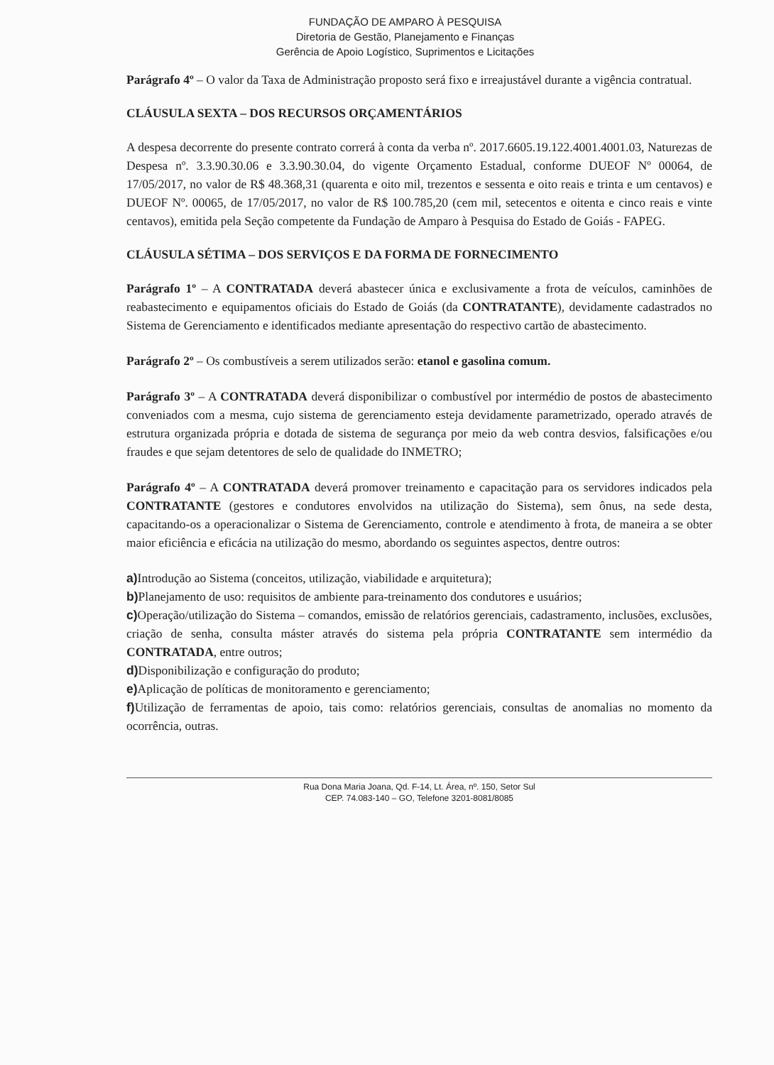FUNDAÇÃO DE AMPARO À PESQUISA
Diretoria de Gestão, Planejamento e Finanças
Gerência de Apoio Logístico, Suprimentos e Licitações
Parágrafo 4º – O valor da Taxa de Administração proposto será fixo e irreajustável durante a vigência contratual.
CLÁUSULA SEXTA – DOS RECURSOS ORÇAMENTÁRIOS
A despesa decorrente do presente contrato correrá à conta da verba nº. 2017.6605.19.122.4001.4001.03, Naturezas de Despesa nº. 3.3.90.30.06 e 3.3.90.30.04, do vigente Orçamento Estadual, conforme DUEOF Nº 00064, de 17/05/2017, no valor de R$ 48.368,31 (quarenta e oito mil, trezentos e sessenta e oito reais e trinta e um centavos) e DUEOF Nº. 00065, de 17/05/2017, no valor de R$ 100.785,20 (cem mil, setecentos e oitenta e cinco reais e vinte centavos), emitida pela Seção competente da Fundação de Amparo à Pesquisa do Estado de Goiás - FAPEG.
CLÁUSULA SÉTIMA – DOS SERVIÇOS E DA FORMA DE FORNECIMENTO
Parágrafo 1º – A CONTRATADA deverá abastecer única e exclusivamente a frota de veículos, caminhões de reabastecimento e equipamentos oficiais do Estado de Goiás (da CONTRATANTE), devidamente cadastrados no Sistema de Gerenciamento e identificados mediante apresentação do respectivo cartão de abastecimento.
Parágrafo 2º – Os combustíveis a serem utilizados serão: etanol e gasolina comum.
Parágrafo 3º – A CONTRATADA deverá disponibilizar o combustível por intermédio de postos de abastecimento conveniados com a mesma, cujo sistema de gerenciamento esteja devidamente parametrizado, operado através de estrutura organizada própria e dotada de sistema de segurança por meio da web contra desvios, falsificações e/ou fraudes e que sejam detentores de selo de qualidade do INMETRO;
Parágrafo 4º – A CONTRATADA deverá promover treinamento e capacitação para os servidores indicados pela CONTRATANTE (gestores e condutores envolvidos na utilização do Sistema), sem ônus, na sede desta, capacitando-os a operacionalizar o Sistema de Gerenciamento, controle e atendimento à frota, de maneira a se obter maior eficiência e eficácia na utilização do mesmo, abordando os seguintes aspectos, dentre outros:
a) Introdução ao Sistema (conceitos, utilização, viabilidade e arquitetura);
b) Planejamento de uso: requisitos de ambiente para-treinamento dos condutores e usuários;
c) Operação/utilização do Sistema – comandos, emissão de relatórios gerenciais, cadastramento, inclusões, exclusões, criação de senha, consulta máster através do sistema pela própria CONTRATANTE sem intermédio da CONTRATADA, entre outros;
d) Disponibilização e configuração do produto;
e) Aplicação de políticas de monitoramento e gerenciamento;
f) Utilização de ferramentas de apoio, tais como: relatórios gerenciais, consultas de anomalias no momento da ocorrência, outras.
Rua Dona Maria Joana, Qd. F-14, Lt. Área, nº. 150, Setor Sul
CEP. 74.083-140 – GO, Telefone 3201-8081/8085